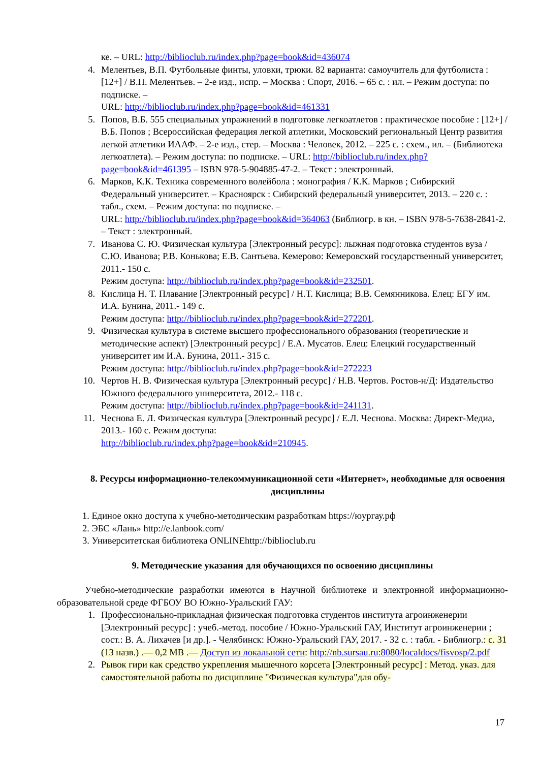ке. – URL: http://biblioclub.ru/index.php?page=book&id=436074
4. Мелентьев, В.П. Футбольные финты, уловки, трюки. 82 варианта: самоучитель для футболиста : [12+] / В.П. Мелентьев. – 2-е изд., испр. – Москва : Спорт, 2016. – 65 с. : ил. – Режим доступа: по подписке. –
URL: http://biblioclub.ru/index.php?page=book&id=461331
5. Попов, В.Б. 555 специальных упражнений в подготовке легкоатлетов : практическое пособие : [12+] / В.Б. Попов ; Всероссийская федерация легкой атлетики, Московский региональный Центр развития легкой атлетики ИААФ. – 2-е изд., стер. – Москва : Человек, 2012. – 225 с. : схем., ил. – (Библиотека легкоатлета). – Режим доступа: по подписке. – URL: http://biblioclub.ru/index.php?page=book&id=461395 – ISBN 978-5-904885-47-2. – Текст : электронный.
6. Марков, К.К. Техника современного волейбола : монография / К.К. Марков ; Сибирский Федеральный университет. – Красноярск : Сибирский федеральный университет, 2013. – 220 с. : табл., схем. – Режим доступа: по подписке. –
URL: http://biblioclub.ru/index.php?page=book&id=364063 (Библиогр. в кн. – ISBN 978-5-7638-2841-2. – Текст : электронный.
7. Иванова С. Ю. Физическая культура [Электронный ресурс]: лыжная подготовка студентов вуза / С.Ю. Иванова; Р.В. Конькова; Е.В. Сантьева. Кемерово: Кемеровский государственный университет, 2011.- 150 с.
Режим доступа: http://biblioclub.ru/index.php?page=book&id=232501.
8. Кислица Н. Т. Плавание [Электронный ресурс] / Н.Т. Кислица; В.В. Семянникова. Елец: ЕГУ им. И.А. Бунина, 2011.- 149 с.
Режим доступа: http://biblioclub.ru/index.php?page=book&id=272201.
9. Физическая культура в системе высшего профессионального образования (теоретические и методические аспект) [Электронный ресурс] / Е.А. Мусатов. Елец: Елецкий государственный университет им И.А. Бунина, 2011.- 315 с.
Режим доступа: http://biblioclub.ru/index.php?page=book&id=272223
10. Чертов Н. В. Физическая культура [Электронный ресурс] / Н.В. Чертов. Ростов-н/Д: Издательство Южного федерального университета, 2012.- 118 с.
Режим доступа: http://biblioclub.ru/index.php?page=book&id=241131.
11. Чеснова Е. Л. Физическая культура [Электронный ресурс] / Е.Л. Чеснова. Москва: Директ-Медиа, 2013.- 160 с. Режим доступа:
http://biblioclub.ru/index.php?page=book&id=210945.
8. Ресурсы информационно-телекоммуникационной сети «Интернет», необходимые для освоения дисциплины
1. Единое окно доступа к учебно-методическим разработкам https://юургау.рф
2. ЭБС «Лань» http://e.lanbook.com/
3. Университетская библиотека ONLINEhttp://biblioclub.ru
9. Методические указания для обучающихся по освоению дисциплины
Учебно-методические разработки имеются в Научной библиотеке и электронной информационно-образовательной среде ФГБОУ ВО Южно-Уральский ГАУ:
1. Профессионально-прикладная физическая подготовка студентов института агроинженерии [Электронный ресурс] : учеб.-метод. пособие / Южно-Уральский ГАУ, Институт агроинженерии ; сост.: В. А. Лихачев [и др.]. - Челябинск: Южно-Уральский ГАУ, 2017. - 32 с. : табл. - Библиогр.: с. 31 (13 назв.) .— 0,2 MB .— Доступ из локальной сети: http://nb.sursau.ru:8080/localdocs/fisvosp/2.pdf
2. Рывок гири как средство укрепления мышечного корсета [Электронный ресурс] : Метод. указ. для самостоятельной работы по дисциплине "Физическая культура"для обу-
17